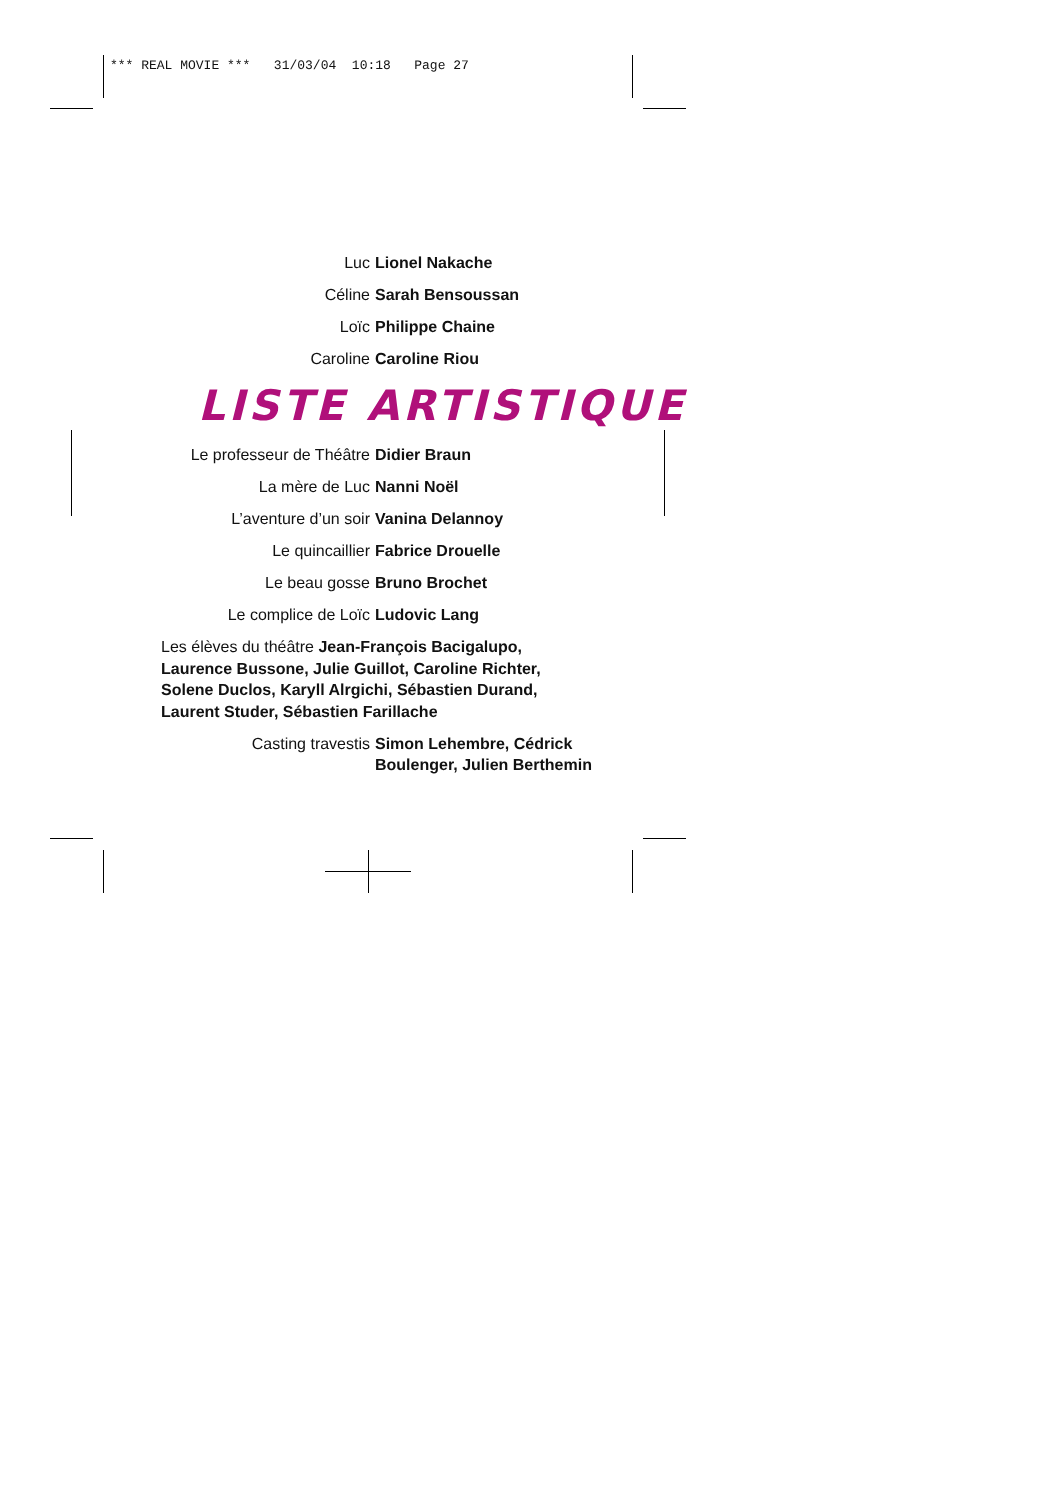*** REAL MOVIE *** 31/03/04 10:18 Page 27
Luc Lionel Nakache
Céline Sarah Bensoussan
Loïc Philippe Chaine
Caroline Caroline Riou
LISTE ARTISTIQUE
Le professeur de Théâtre Didier Braun
La mère de Luc Nanni Noël
L’aventure d’un soir Vanina Delannoy
Le quincaillier Fabrice Drouelle
Le beau gosse Bruno Brochet
Le complice de Loïc Ludovic Lang
Les élèves du théâtre Jean-François Bacigalupo, Laurence Bussone, Julie Guillot, Caroline Richter, Solene Duclos, Karyll Alrgichi, Sébastien Durand, Laurent Studer, Sébastien Farillache
Casting travestis Simon Lehembre, Cédrick Boulenger, Julien Berthemin